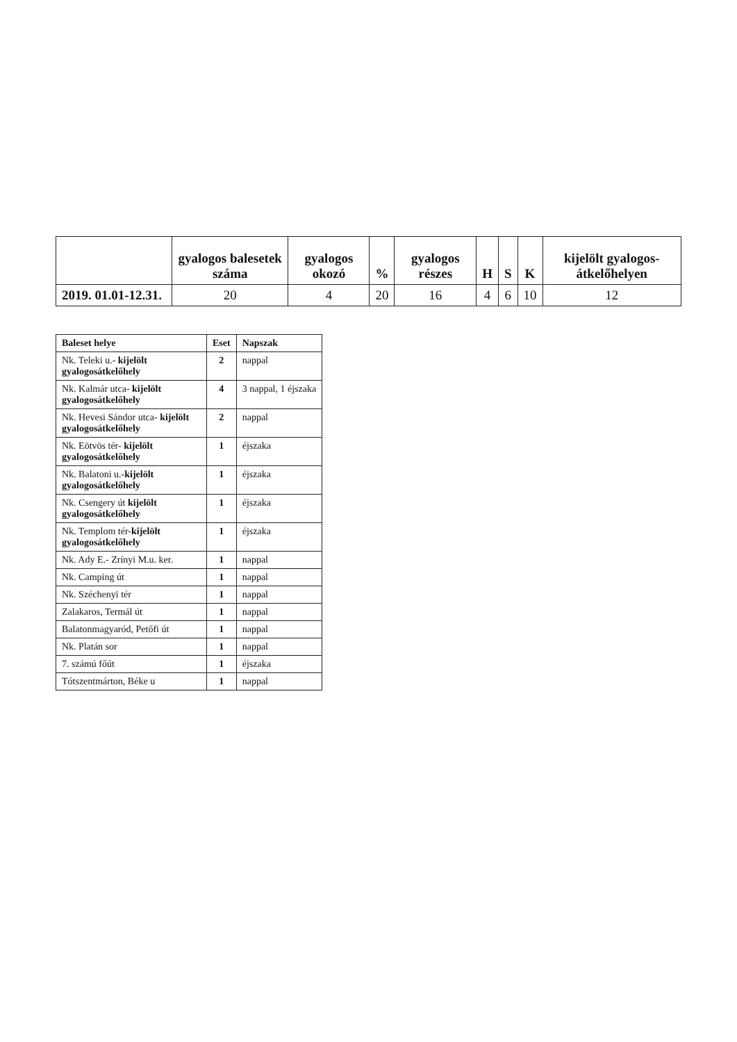| | gyalogos balesetek száma | gyalogos okozó | % | gyalogos részes | H | S | K | kijelölt gyalogos-átkelőhelyen |
| --- | --- | --- | --- | --- | --- | --- | --- | --- |
| 2019. 01.01-12.31. | 20 | 4 | 20 | 16 | 4 | 6 | 10 | 12 |
| Baleset helye | Eset | Napszak |
| --- | --- | --- |
| Nk. Teleki u.- kijelölt gyalogosátkelőhely | 2 | nappal |
| Nk. Kalmár utca- kijelölt gyalogosátkelőhely | 4 | 3 nappal, 1 éjszaka |
| Nk. Hevesi Sándor utca- kijelölt gyalogosátkelőhely | 2 | nappal |
| Nk. Eötvös tér- kijelölt gyalogosátkelőhely | 1 | éjszaka |
| Nk. Balatoni u.- kijelölt gyalogosátkelőhely | 1 | éjszaka |
| Nk. Csengery út kijelölt gyalogosátkelőhely | 1 | éjszaka |
| Nk. Templom tér- kijelölt gyalogosátkelőhely | 1 | éjszaka |
| Nk. Ady E.- Zrínyi M.u. ker. | 1 | nappal |
| Nk. Camping út | 1 | nappal |
| Nk. Széchenyi tér | 1 | nappal |
| Zalakaros, Termál út | 1 | nappal |
| Balatonmagyaród, Petőfi út | 1 | nappal |
| Nk. Platán sor | 1 | nappal |
| 7. számú főút | 1 | éjszaka |
| Tótszentmárton, Béke u | 1 | nappal |